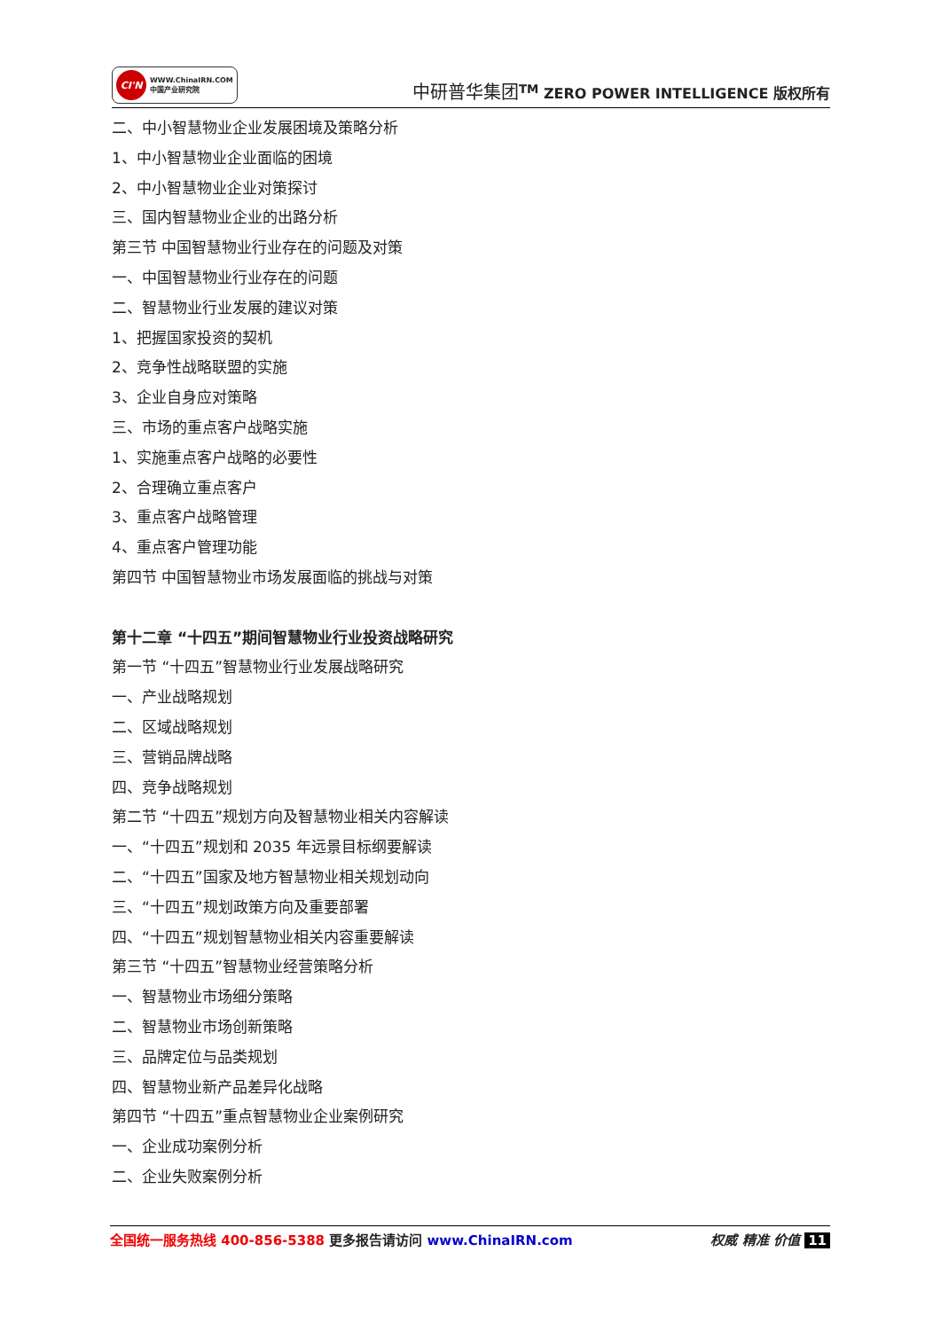CI'N
WWW.ChinaIRN.COM
中国产业研究院
中研普华集团<sup>TM</sup> ZERO POWER INTELLIGENCE 版权所有
二、中小智慧物业企业发展困境及策略分析
1、中小智慧物业企业面临的困境
2、中小智慧物业企业对策探讨
三、国内智慧物业企业的出路分析
第三节 中国智慧物业行业存在的问题及对策
一、中国智慧物业行业存在的问题
二、智慧物业行业发展的建议对策
1、把握国家投资的契机
2、竞争性战略联盟的实施
3、企业自身应对策略
三、市场的重点客户战略实施
1、实施重点客户战略的必要性
2、合理确立重点客户
3、重点客户战略管理
4、重点客户管理功能
第四节 中国智慧物业市场发展面临的挑战与对策
第十二章 “十四五”期间智慧物业行业投资战略研究
第一节 “十四五”智慧物业行业发展战略研究
一、产业战略规划
二、区域战略规划
三、营销品牌战略
四、竞争战略规划
第二节 “十四五”规划方向及智慧物业相关内容解读
一、“十四五”规划和 2035 年远景目标纲要解读
二、“十四五”国家及地方智慧物业相关规划动向
三、“十四五”规划政策方向及重要部署
四、“十四五”规划智慧物业相关内容重要解读
第三节 “十四五”智慧物业经营策略分析
一、智慧物业市场细分策略
二、智慧物业市场创新策略
三、品牌定位与品类规划
四、智慧物业新产品差异化战略
第四节 “十四五”重点智慧物业企业案例研究
一、企业成功案例分析
二、企业失败案例分析
全国统一服务热线 400-856-5388 更多报告请访问 www.ChinaIRN.com
权威 精准 价值 11